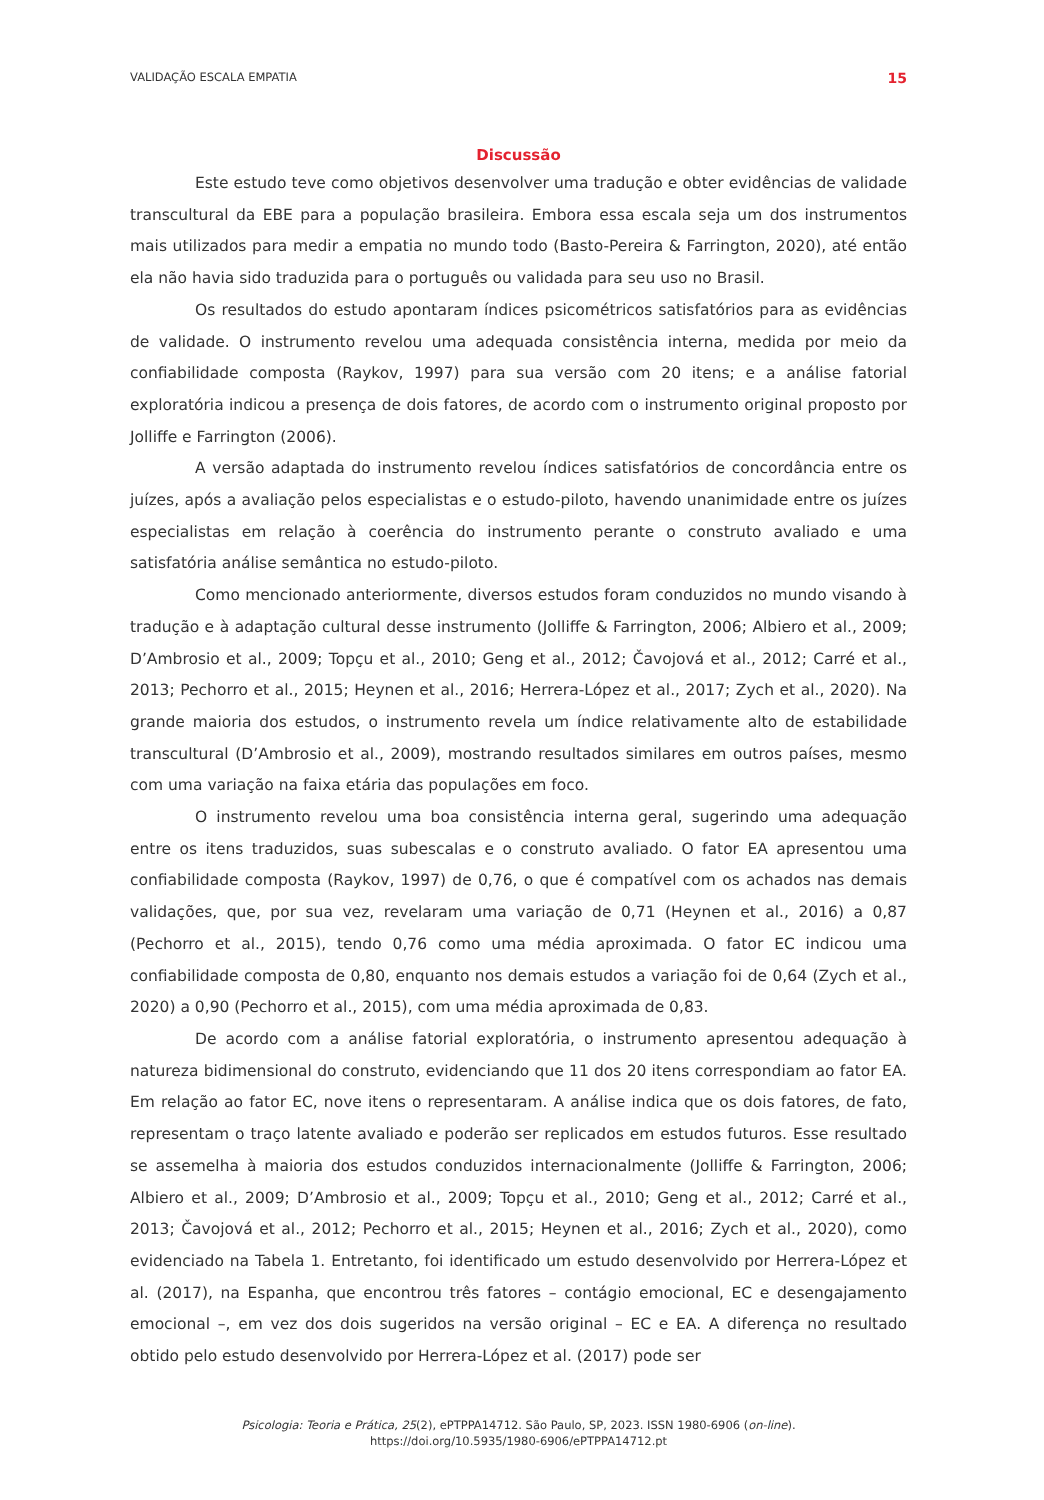VALIDAÇÃO ESCALA EMPATIA 15
Discussão
Este estudo teve como objetivos desenvolver uma tradução e obter evidências de validade transcultural da EBE para a população brasileira. Embora essa escala seja um dos instrumentos mais utilizados para medir a empatia no mundo todo (Basto-Pereira & Farrington, 2020), até então ela não havia sido traduzida para o português ou validada para seu uso no Brasil.
Os resultados do estudo apontaram índices psicométricos satisfatórios para as evidências de validade. O instrumento revelou uma adequada consistência interna, medida por meio da confiabilidade composta (Raykov, 1997) para sua versão com 20 itens; e a análise fatorial exploratória indicou a presença de dois fatores, de acordo com o instrumento original proposto por Jolliffe e Farrington (2006).
A versão adaptada do instrumento revelou índices satisfatórios de concordância entre os juízes, após a avaliação pelos especialistas e o estudo-piloto, havendo unanimidade entre os juízes especialistas em relação à coerência do instrumento perante o construto avaliado e uma satisfatória análise semântica no estudo-piloto.
Como mencionado anteriormente, diversos estudos foram conduzidos no mundo visando à tradução e à adaptação cultural desse instrumento (Jolliffe & Farrington, 2006; Albiero et al., 2009; D’Ambrosio et al., 2009; Topçu et al., 2010; Geng et al., 2012; Čavojová et al., 2012; Carré et al., 2013; Pechorro et al., 2015; Heynen et al., 2016; Herrera-López et al., 2017; Zych et al., 2020). Na grande maioria dos estudos, o instrumento revela um índice relativamente alto de estabilidade transcultural (D’Ambrosio et al., 2009), mostrando resultados similares em outros países, mesmo com uma variação na faixa etária das populações em foco.
O instrumento revelou uma boa consistência interna geral, sugerindo uma adequação entre os itens traduzidos, suas subescalas e o construto avaliado. O fator EA apresentou uma confiabilidade composta (Raykov, 1997) de 0,76, o que é compatível com os achados nas demais validações, que, por sua vez, revelaram uma variação de 0,71 (Heynen et al., 2016) a 0,87 (Pechorro et al., 2015), tendo 0,76 como uma média aproximada. O fator EC indicou uma confiabilidade composta de 0,80, enquanto nos demais estudos a variação foi de 0,64 (Zych et al., 2020) a 0,90 (Pechorro et al., 2015), com uma média aproximada de 0,83.
De acordo com a análise fatorial exploratória, o instrumento apresentou adequação à natureza bidimensional do construto, evidenciando que 11 dos 20 itens correspondiam ao fator EA. Em relação ao fator EC, nove itens o representaram. A análise indica que os dois fatores, de fato, representam o traço latente avaliado e poderão ser replicados em estudos futuros. Esse resultado se assemelha à maioria dos estudos conduzidos internacionalmente (Jolliffe & Farrington, 2006; Albiero et al., 2009; D’Ambrosio et al., 2009; Topçu et al., 2010; Geng et al., 2012; Carré et al., 2013; Čavojová et al., 2012; Pechorro et al., 2015; Heynen et al., 2016; Zych et al., 2020), como evidenciado na Tabela 1. Entretanto, foi identificado um estudo desenvolvido por Herrera-López et al. (2017), na Espanha, que encontrou três fatores – contágio emocional, EC e desengajamento emocional –, em vez dos dois sugeridos na versão original – EC e EA. A diferença no resultado obtido pelo estudo desenvolvido por Herrera-López et al. (2017) pode ser
Psicologia: Teoria e Prática, 25(2), ePTPPA14712. São Paulo, SP, 2023. ISSN 1980-6906 (on-line).
https://doi.org/10.5935/1980-6906/ePTPPA14712.pt